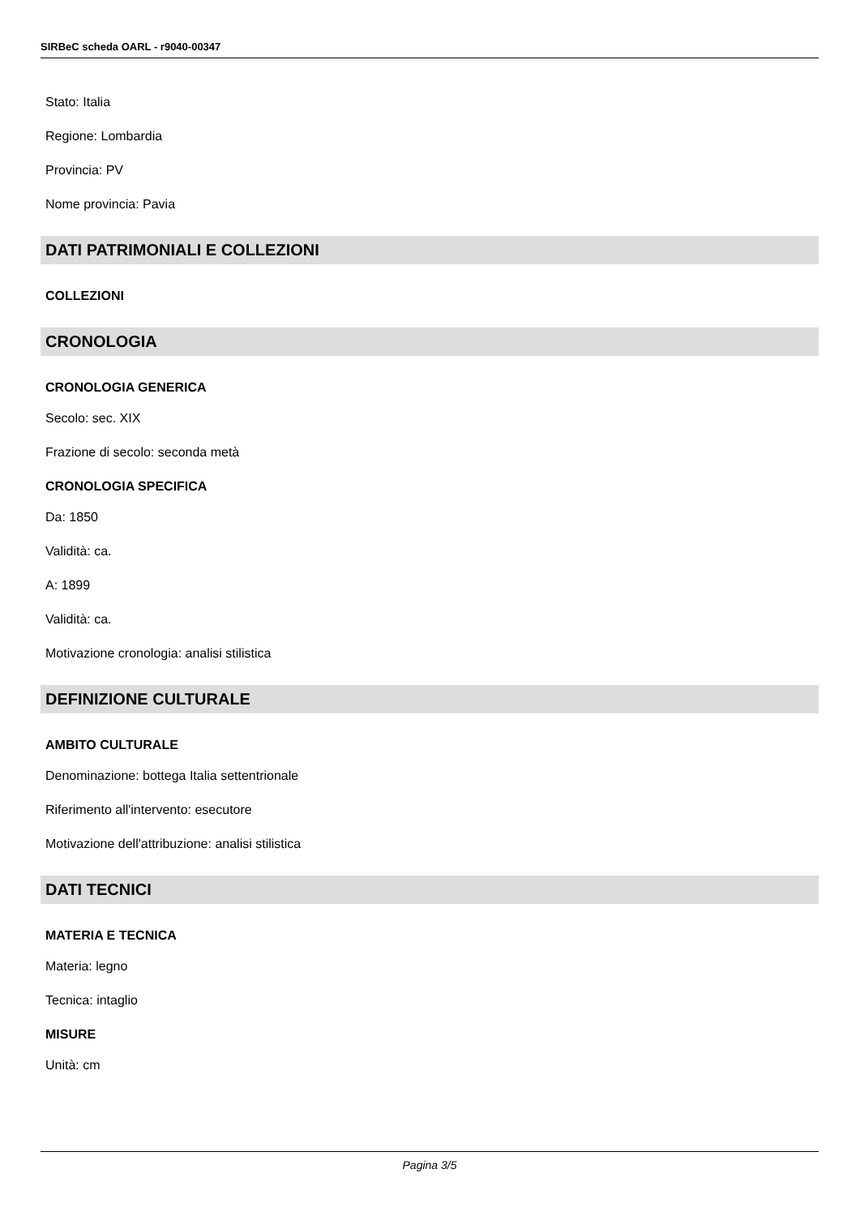SIRBeC scheda OARL - r9040-00347
Stato: Italia
Regione: Lombardia
Provincia: PV
Nome provincia: Pavia
DATI PATRIMONIALI E COLLEZIONI
COLLEZIONI
CRONOLOGIA
CRONOLOGIA GENERICA
Secolo: sec. XIX
Frazione di secolo: seconda metà
CRONOLOGIA SPECIFICA
Da: 1850
Validità: ca.
A: 1899
Validità: ca.
Motivazione cronologia: analisi stilistica
DEFINIZIONE CULTURALE
AMBITO CULTURALE
Denominazione: bottega Italia settentrionale
Riferimento all'intervento: esecutore
Motivazione dell'attribuzione: analisi stilistica
DATI TECNICI
MATERIA E TECNICA
Materia: legno
Tecnica: intaglio
MISURE
Unità: cm
Pagina 3/5